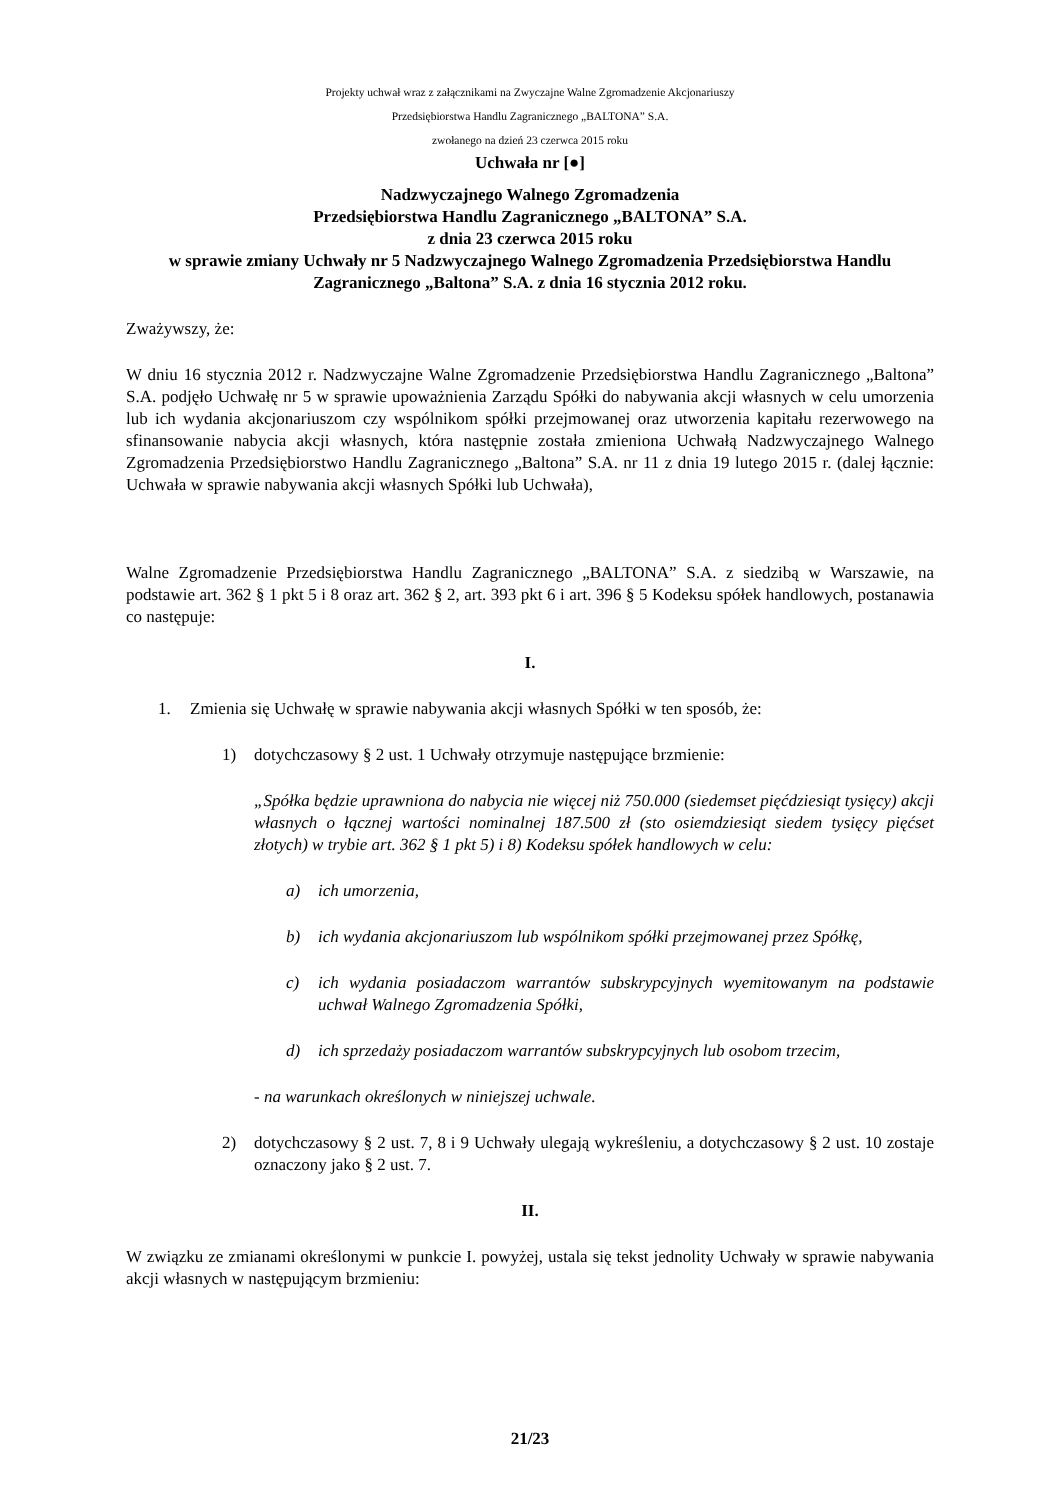Projekty uchwał wraz z załącznikami na Zwyczajne Walne Zgromadzenie Akcjonariuszy
Przedsiębiorstwa Handlu Zagranicznego „BALTONA” S.A.
zwołanego na dzień 23 czerwca 2015 roku
Uchwała nr [●]
Nadzwyczajnego Walnego Zgromadzenia
Przedsiębiorstwa Handlu Zagranicznego „BALTONA” S.A.
z dnia 23 czerwca 2015 roku
w sprawie zmiany Uchwały nr 5 Nadzwyczajnego Walnego Zgromadzenia Przedsiębiorstwa Handlu Zagranicznego „Baltona” S.A. z dnia 16 stycznia 2012 roku.
Zważywszy, że:
W dniu 16 stycznia 2012 r. Nadzwyczajne Walne Zgromadzenie Przedsiębiorstwa Handlu Zagranicznego „Baltona” S.A. podjęło Uchwałę nr 5 w sprawie upoważnienia Zarządu Spółki do nabywania akcji własnych w celu umorzenia lub ich wydania akcjonariuszom czy wspólnikom spółki przejmowanej oraz utworzenia kapitału rezerwowego na sfinansowanie nabycia akcji własnych, która następnie została zmieniona Uchwałą Nadzwyczajnego Walnego Zgromadzenia Przedsiębiorstwo Handlu Zagranicznego „Baltona” S.A. nr 11 z dnia 19 lutego 2015 r. (dalej łącznie: Uchwała w sprawie nabywania akcji własnych Spółki lub Uchwała),
Walne Zgromadzenie Przedsiębiorstwa Handlu Zagranicznego „BALTONA” S.A. z siedzibą w Warszawie, na podstawie art. 362 § 1 pkt 5 i 8 oraz art. 362 § 2, art. 393 pkt 6 i art. 396 § 5 Kodeksu spółek handlowych, postanawia co następuje:
I.
1. Zmienia się Uchwałę w sprawie nabywania akcji własnych Spółki w ten sposób, że:
1) dotychczasowy § 2 ust. 1 Uchwały otrzymuje następujące brzmienie:
„Spółka będzie uprawniona do nabycia nie więcej niż 750.000 (siedemset pięćdziesiąt tysięcy) akcji własnych o łącznej wartości nominalnej 187.500 zł (sto osiemdziesiąt siedem tysięcy pięćset złotych) w trybie art. 362 § 1 pkt 5) i 8) Kodeksu spółek handlowych w celu:
a) ich umorzenia,
b) ich wydania akcjonariuszom lub wspólnikom spółki przejmowanej przez Spółkę,
c) ich wydania posiadaczom warrantów subskrypcyjnych wyemitowanym na podstawie uchwał Walnego Zgromadzenia Spółki,
d) ich sprzedaży posiadaczom warrantów subskrypcyjnych lub osobom trzecim,
- na warunkach określonych w niniejszej uchwale.
2) dotychczasowy § 2 ust. 7, 8 i 9 Uchwały ulegają wykreśleniu, a dotychczasowy § 2 ust. 10 zostaje oznaczony jako § 2 ust. 7.
II.
W związku ze zmianami określonymi w punkcie I. powyżej, ustala się tekst jednolity Uchwały w sprawie nabywania akcji własnych w następującym brzmieniu:
21/23